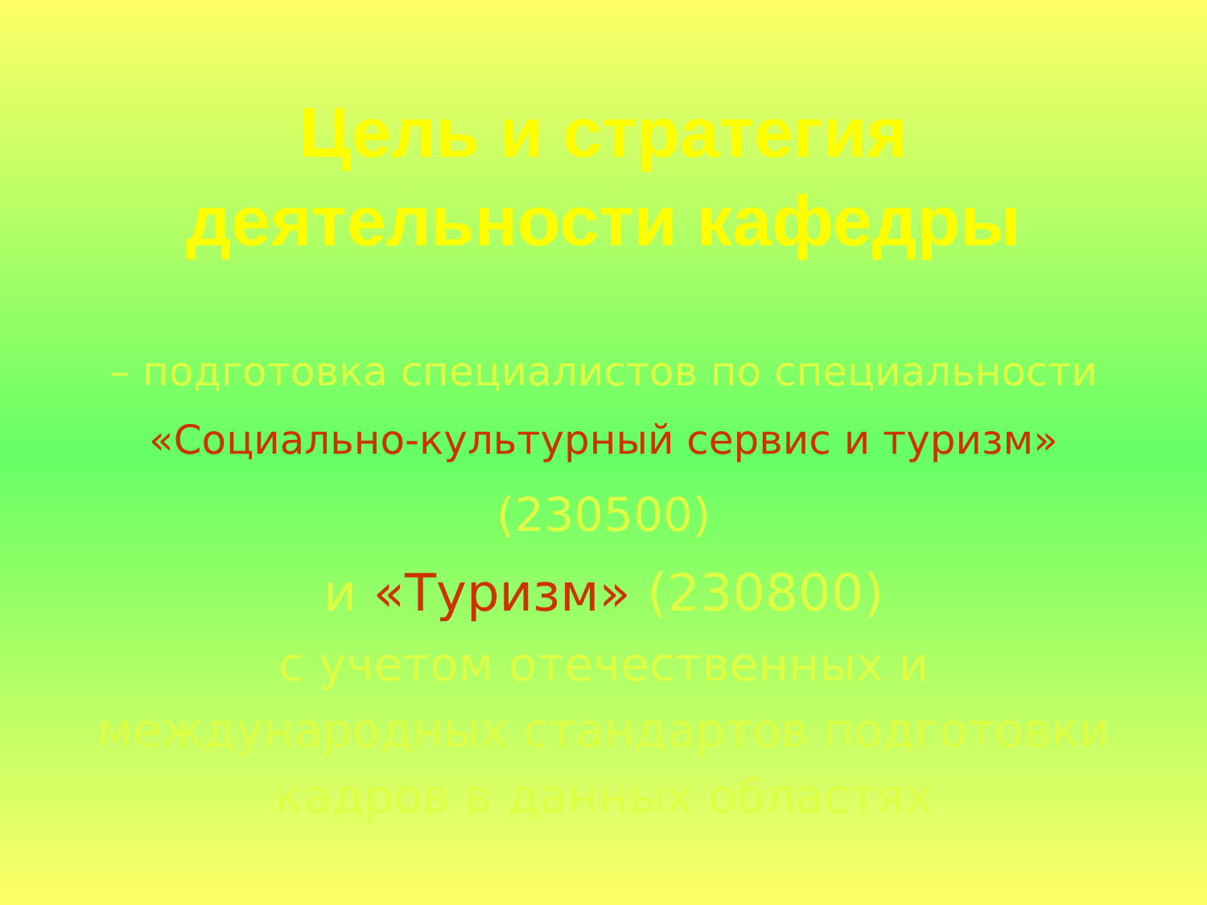Цель и стратегия
деятельности кафедры
– подготовка специалистов по специальности
«Социально-культурный сервис и туризм»
(230500)
и «Туризм» (230800)
с учетом отечественных и
международных стандартов подготовки
кадров в данных областях